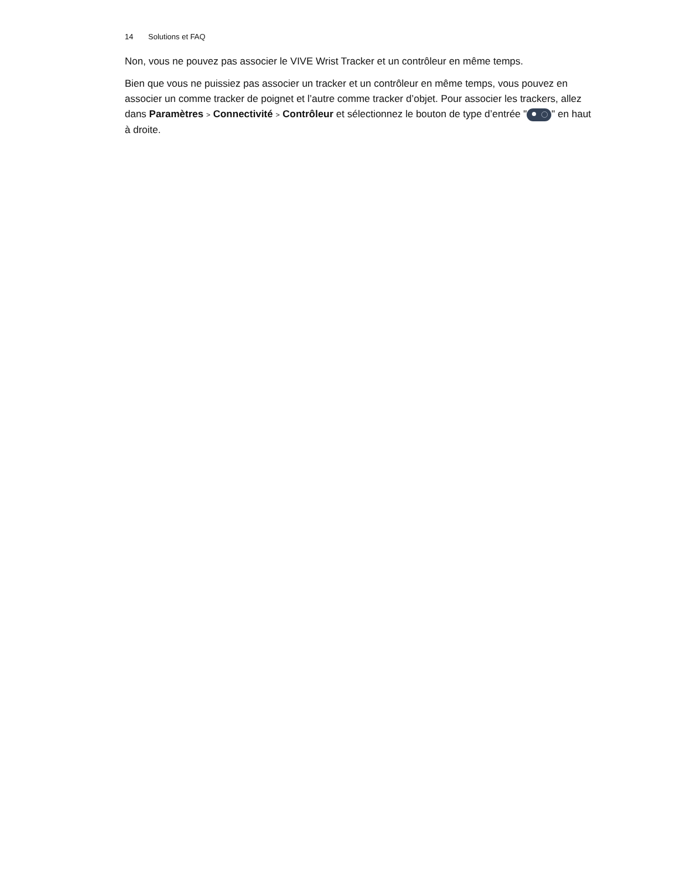14 Solutions et FAQ
Non, vous ne pouvez pas associer le VIVE Wrist Tracker et un contrôleur en même temps.
Bien que vous ne puissiez pas associer un tracker et un contrôleur en même temps, vous pouvez en associer un comme tracker de poignet et l’autre comme tracker d’objet. Pour associer les trackers, allez dans Paramètres > Connectivité > Contrôleur et sélectionnez le bouton de type d’entrée " " en haut à droite.